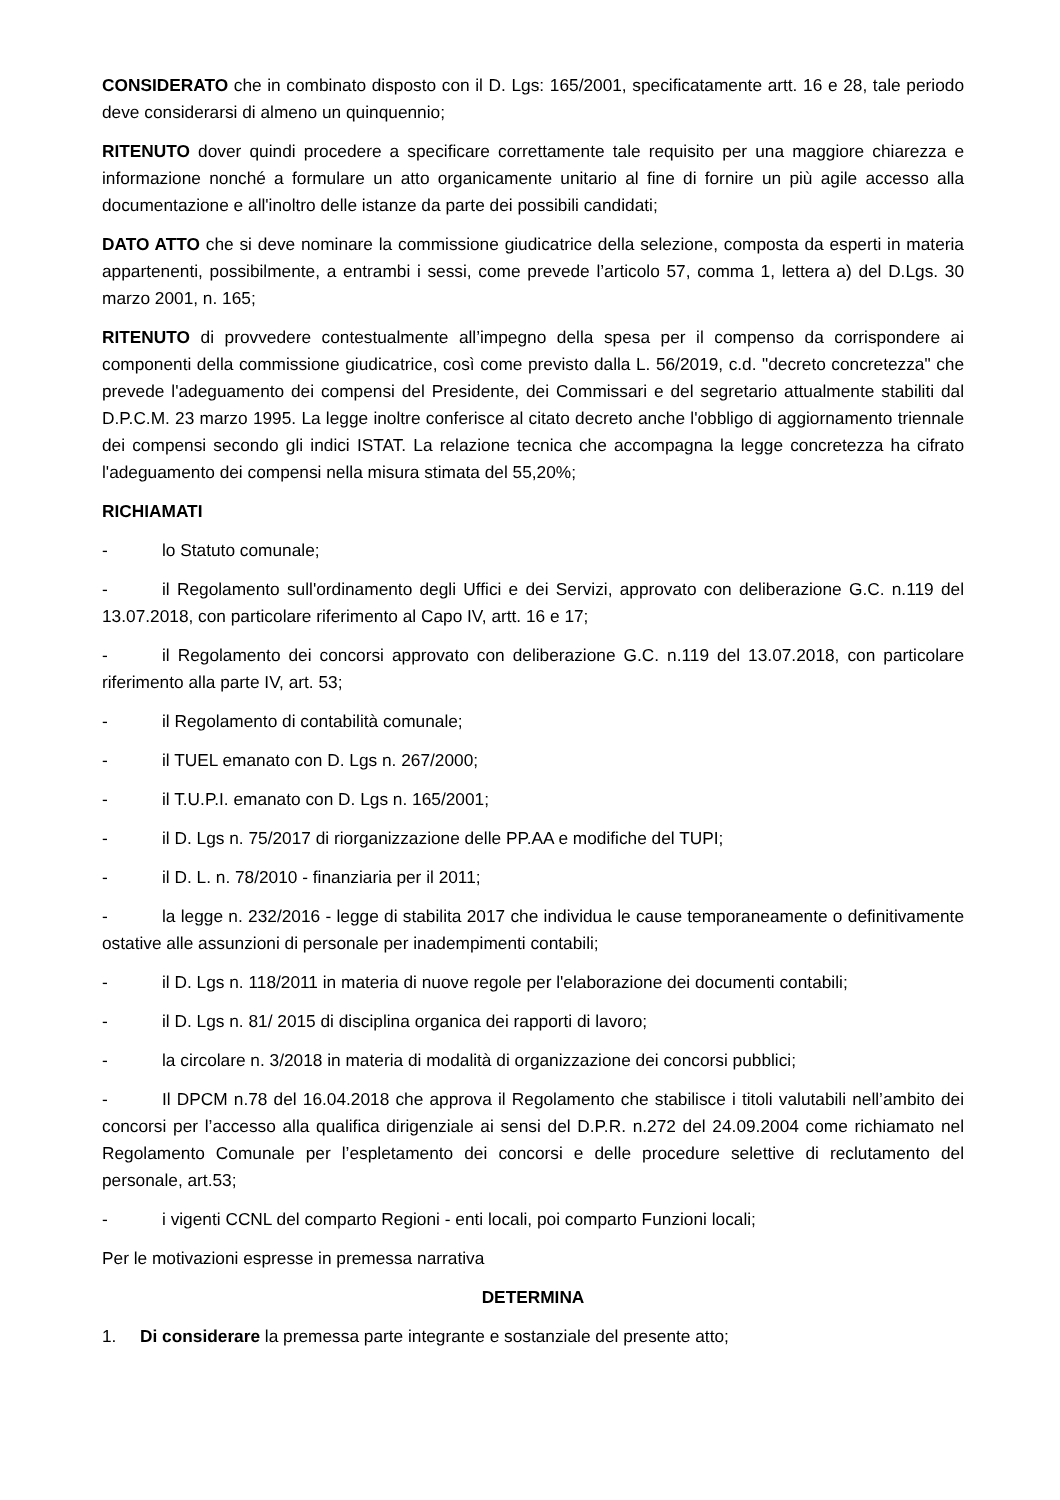CONSIDERATO che in combinato disposto con il D. Lgs: 165/2001, specificatamente artt. 16 e 28, tale periodo deve considerarsi di almeno un quinquennio;
RITENUTO dover quindi procedere a specificare correttamente tale requisito per una maggiore chiarezza e informazione nonché a formulare un atto organicamente unitario al fine di fornire un più agile accesso alla documentazione e all'inoltro delle istanze da parte dei possibili candidati;
DATO ATTO che si deve nominare la commissione giudicatrice della selezione, composta da esperti in materia appartenenti, possibilmente, a entrambi i sessi, come prevede l’articolo 57, comma 1, lettera a) del D.Lgs. 30 marzo 2001, n. 165;
RITENUTO di provvedere contestualmente all’impegno della spesa per il compenso da corrispondere ai componenti della commissione giudicatrice, così come previsto dalla L. 56/2019, c.d. "decreto concretezza" che prevede l'adeguamento dei compensi del Presidente, dei Commissari e del segretario attualmente stabiliti dal D.P.C.M. 23 marzo 1995. La legge inoltre conferisce al citato decreto anche l'obbligo di aggiornamento triennale dei compensi secondo gli indici ISTAT. La relazione tecnica che accompagna la legge concretezza ha cifrato l'adeguamento dei compensi nella misura stimata del 55,20%;
RICHIAMATI
- lo Statuto comunale;
- il Regolamento sull'ordinamento degli Uffici e dei Servizi, approvato con deliberazione G.C. n.119 del 13.07.2018, con particolare riferimento al Capo IV, artt. 16 e 17;
- il Regolamento dei concorsi approvato con deliberazione G.C. n.119 del 13.07.2018, con particolare riferimento alla parte IV, art. 53;
- il Regolamento di contabilità comunale;
- il TUEL emanato con D. Lgs n. 267/2000;
- il T.U.P.I. emanato con D. Lgs n. 165/2001;
- il D. Lgs n. 75/2017 di riorganizzazione delle PP.AA e modifiche del TUPI;
- il D. L. n. 78/2010 - finanziaria per il 2011;
- la legge n. 232/2016 - legge di stabilita 2017 che individua le cause temporaneamente o definitivamente ostative alle assunzioni di personale per inadempimenti contabili;
- il D. Lgs n. 118/2011 in materia di nuove regole per l'elaborazione dei documenti contabili;
- il D. Lgs n. 81/ 2015 di disciplina organica dei rapporti di lavoro;
- la circolare n. 3/2018 in materia di modalità di organizzazione dei concorsi pubblici;
- Il DPCM n.78 del 16.04.2018 che approva il Regolamento che stabilisce i titoli valutabili nell’ambito dei concorsi per l’accesso alla qualifica dirigenziale ai sensi del D.P.R. n.272 del 24.09.2004 come richiamato nel Regolamento Comunale per l’espletamento dei concorsi e delle procedure selettive di reclutamento del personale, art.53;
- i vigenti CCNL del comparto Regioni - enti locali, poi comparto Funzioni locali;
Per le motivazioni espresse in premessa narrativa
DETERMINA
1. Di considerare la premessa parte integrante e sostanziale del presente atto;